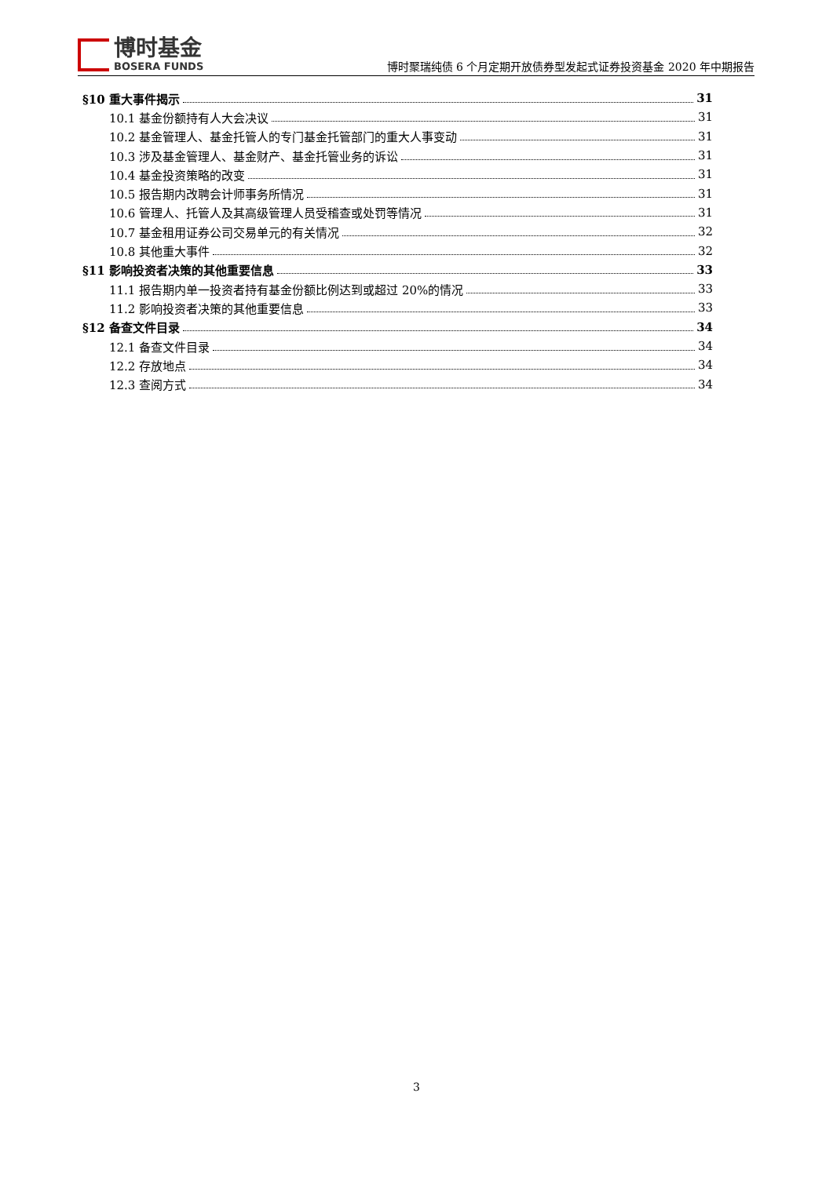博时基金
BOSERA FUNDS
博时聚瑞纯债 6 个月定期开放债券型发起式证券投资基金 2020 年中期报告
§10 重大事件揭示 31
10.1 基金份额持有人大会决议 31
10.2 基金管理人、基金托管人的专门基金托管部门的重大人事变动 31
10.3 涉及基金管理人、基金财产、基金托管业务的诉讼 31
10.4 基金投资策略的改变 31
10.5 报告期内改聘会计师事务所情况 31
10.6 管理人、托管人及其高级管理人员受稽查或处罚等情况 31
10.7 基金租用证券公司交易单元的有关情况 32
10.8 其他重大事件 32
§11 影响投资者决策的其他重要信息 33
11.1 报告期内单一投资者持有基金份额比例达到或超过 20%的情况 33
11.2 影响投资者决策的其他重要信息 33
§12 备查文件目录 34
12.1 备查文件目录 34
12.2 存放地点 34
12.3 查阅方式 34
3